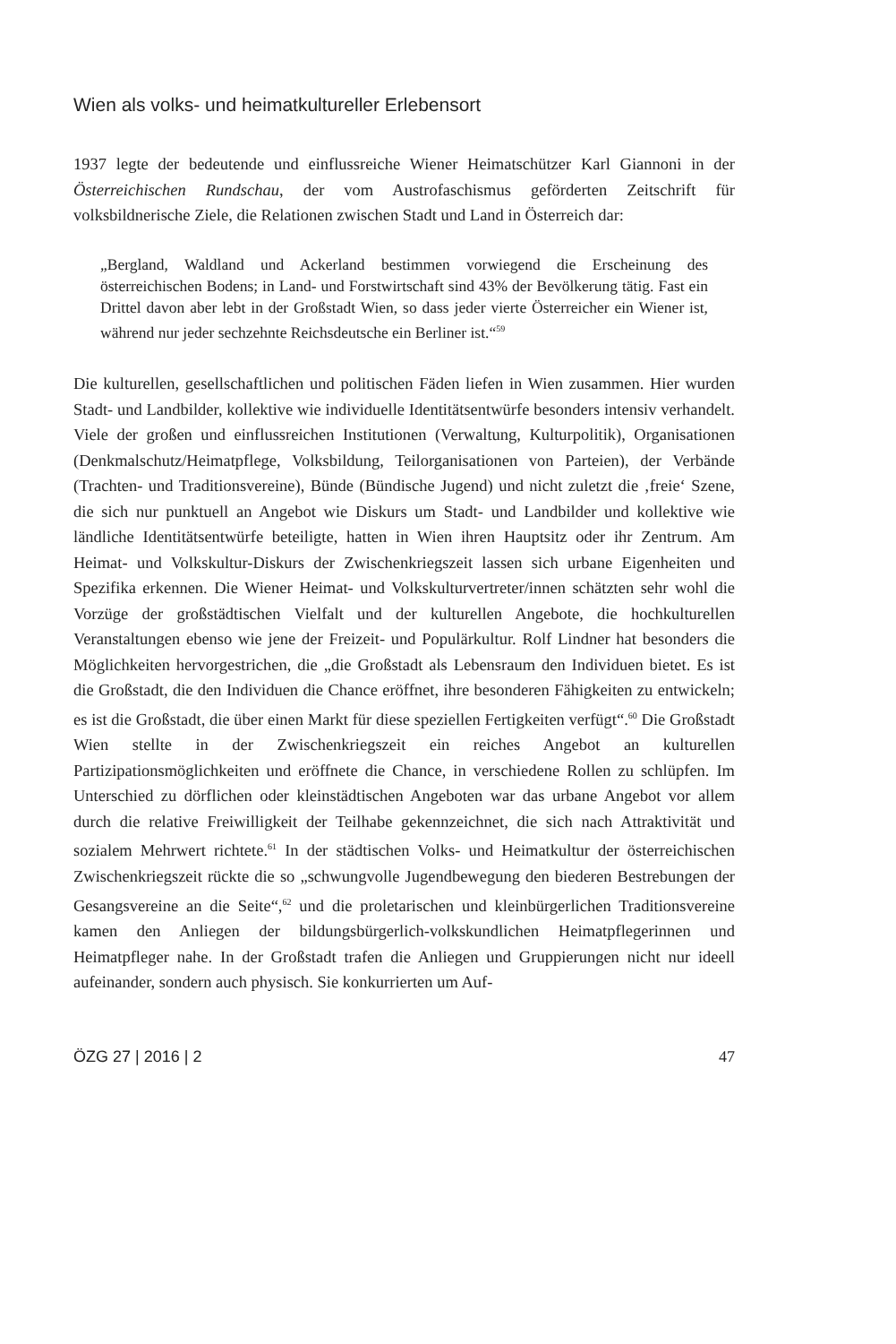Wien als volks- und heimatkultureller Erlebensort
1937 legte der bedeutende und einflussreiche Wiener Heimatschützer Karl Giannoni in der Österreichischen Rundschau, der vom Austrofaschismus geförderten Zeitschrift für volksbildnerische Ziele, die Relationen zwischen Stadt und Land in Österreich dar:
„Bergland, Waldland und Ackerland bestimmen vorwiegend die Erscheinung des österreichischen Bodens; in Land- und Forstwirtschaft sind 43% der Bevölkerung tätig. Fast ein Drittel davon aber lebt in der Großstadt Wien, so dass jeder vierte Österreicher ein Wiener ist, während nur jeder sechzehnte Reichsdeutsche ein Berliner ist.“<sup>59</sup>
Die kulturellen, gesellschaftlichen und politischen Fäden liefen in Wien zusammen. Hier wurden Stadt- und Landbilder, kollektive wie individuelle Identitätsentwürfe besonders intensiv verhandelt. Viele der großen und einflussreichen Institutionen (Verwaltung, Kulturpolitik), Organisationen (Denkmalschutz/Heimatpflege, Volksbildung, Teilorganisationen von Parteien), der Verbände (Trachten- und Traditionsvereine), Bünde (Bündische Jugend) und nicht zuletzt die ‚freie‘ Szene, die sich nur punktuell an Angebot wie Diskurs um Stadt- und Landbilder und kollektive wie ländliche Identitätsentwürfe beteiligte, hatten in Wien ihren Hauptsitz oder ihr Zentrum. Am Heimat- und Volkskultur-Diskurs der Zwischenkriegszeit lassen sich urbane Eigenheiten und Spezifika erkennen. Die Wiener Heimat- und Volkskulturvertreter/innen schätzten sehr wohl die Vorzüge der großstädtischen Vielfalt und der kulturellen Angebote, die hochkulturellen Veranstaltungen ebenso wie jene der Freizeit- und Populärkultur. Rolf Lindner hat besonders die Möglichkeiten hervorgestrichen, die „die Großstadt als Lebensraum den Individuen bietet. Es ist die Großstadt, die den Individuen die Chance eröffnet, ihre besonderen Fähigkeiten zu entwickeln; es ist die Großstadt, die über einen Markt für diese speziellen Fertigkeiten verfügt“.<sup>60</sup> Die Großstadt Wien stellte in der Zwischenkriegszeit ein reiches Angebot an kulturellen Partizipationsmöglichkeiten und eröffnete die Chance, in verschiedene Rollen zu schlüpfen. Im Unterschied zu dörflichen oder kleinstädtischen Angeboten war das urbane Angebot vor allem durch die relative Freiwilligkeit der Teilhabe gekennzeichnet, die sich nach Attraktivität und sozialem Mehrwert richtete.<sup>61</sup> In der städtischen Volks- und Heimatkultur der österreichischen Zwischenkriegszeit rückte die so „schwungvolle Jugendbewegung den biederen Bestrebungen der Gesangsvereine an die Seite“,<sup>62</sup> und die proletarischen und kleinbürgerlichen Traditionsvereine kamen den Anliegen der bildungsbürgerlich-volkskundlichen Heimatpflegerinnen und Heimatpfleger nahe. In der Großstadt trafen die Anliegen und Gruppierungen nicht nur ideell aufeinander, sondern auch physisch. Sie konkurrierten um Auf-
ÖZG 27 | 2016 | 2 47